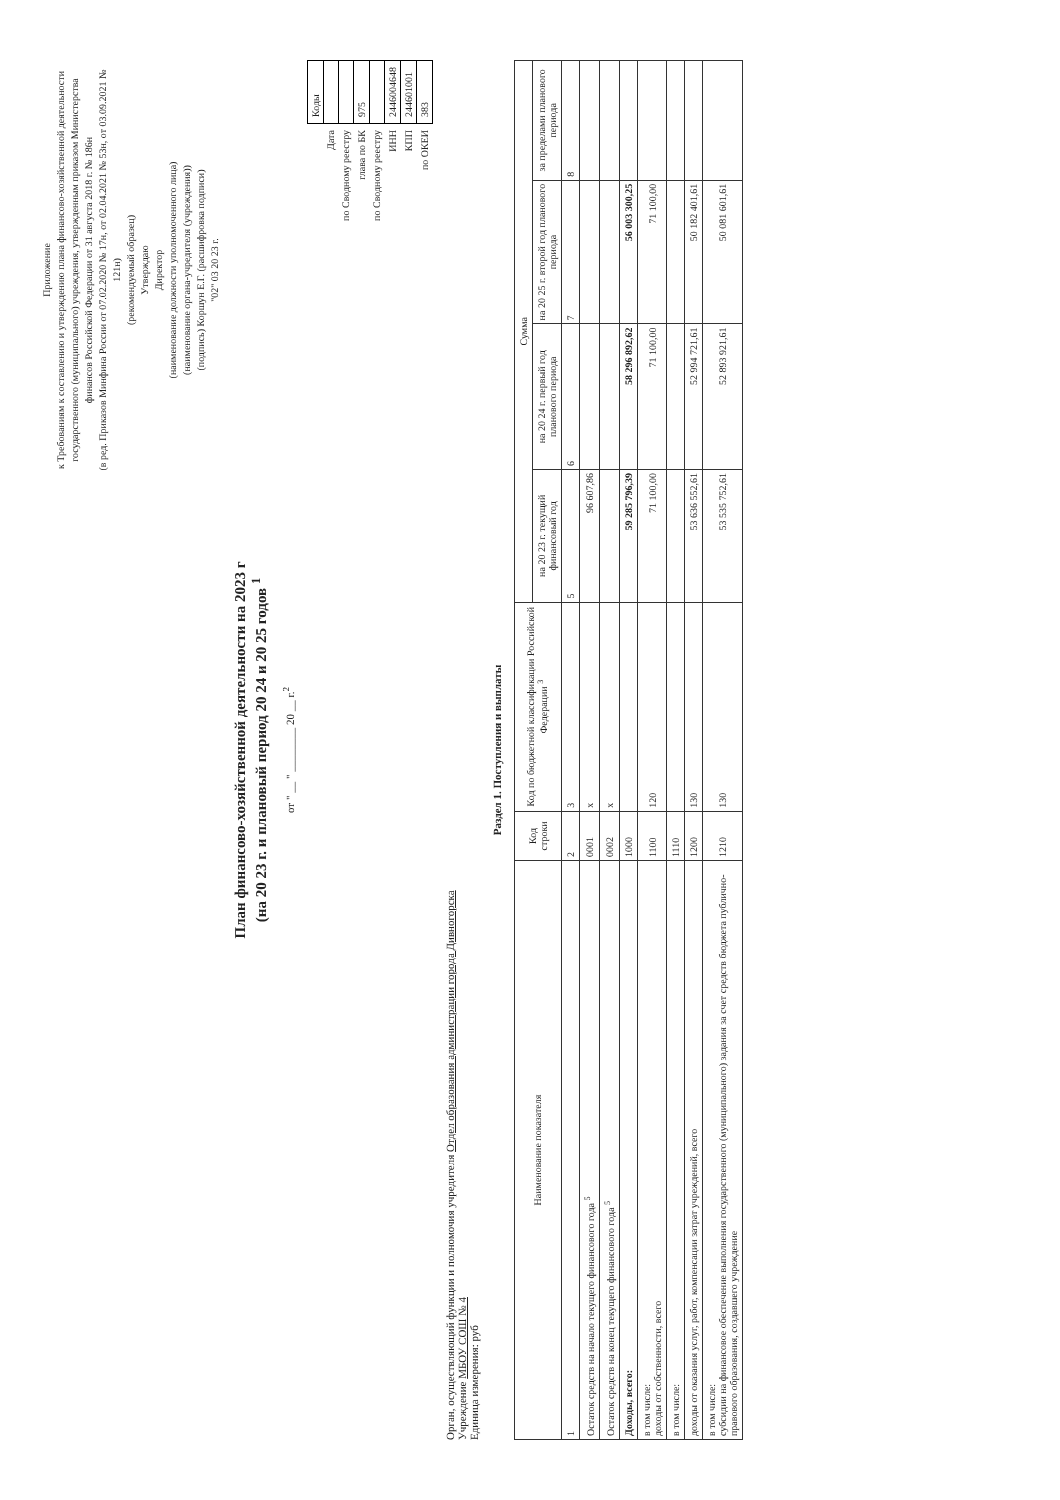Приложение
к Требованиям к составлению и утверждению плана финансово-хозяйственной деятельности государственного (муниципального) учреждения, утвержденным приказом Министерства финансов Российской Федерации от 31 августа 2018 г. № 186н
(в ред. Приказов Минфина России от 07.02.2020 № 17н, от 02.04.2021 № 53н, от 03.09.2021 № 121н)
(рекомендуемый образец)
Утверждаю
Директор
(наименование должности уполномоченного лица)
(наименование органа-учредителя (учреждения))
(подпись) Коршун Е.Г. (расшифровка подписи)
"02" 03 20 23 г.
План финансово-хозяйственной деятельности на 2023 г
(на 20 23 г. и плановый период 20 24 и 20 25 годов <sup>1</sup>
от " __ " ________ 20 __ г.<sup>2</sup>
| | Коды |
| Дата | |
| по Сводному реестру | |
| глава по БК | 975 |
| по Сводному реестру | |
| ИНН | 2446004648 |
| КПП | 244601001 |
| по ОКЕИ | 383 |
Орган, осуществляющий функции и полномочия учредителя Отдел образования администрации города Дивногорска
Учреждение МБОУ СОШ № 4
Единица измерения: руб
Раздел 1. Поступления и выплаты
| Наименование показателя | Код строки | Код по бюджетной классификации Российской Федерации <sup>3</sup> | Сумма | | | |
| --- | --- | --- | --- | --- | --- | --- |
| | | | на 20 23 г. текущий финансовый год | на 20 24 г. первый год планового периода | на 20 25 г. второй год планового периода | за пределами планового периода |
| 1 | 2 | 3 | 5 | 6 | 7 | 8 |
| Остаток средств на начало текущего финансового года <sup>5</sup> | 0001 | x | 96 607,86 | | | |
| Остаток средств на конец текущего финансового года <sup>5</sup> | 0002 | x | | | | |
| Доходы, всего: | 1000 | | 59 285 796,39 | 58 296 892,62 | 56 003 300,25 | |
| в том числе: доходы от собственности, всего | 1100 | 120 | 71 100,00 | 71 100,00 | 71 100,00 | |
| в том числе: | 1110 | | | | | |
| доходы от оказания услуг, работ, компенсации затрат учреждений, всего | 1200 | 130 | 53 636 552,61 | 52 994 721,61 | 50 182 401,61 | |
| в том числе: субсидии на финансовое обеспечение выполнения государственного (муниципального) задания за счет средств бюджета публично-правового образования, создавшего учреждение | 1210 | 130 | 53 535 752,61 | 52 893 921,61 | 50 081 601,61 | |